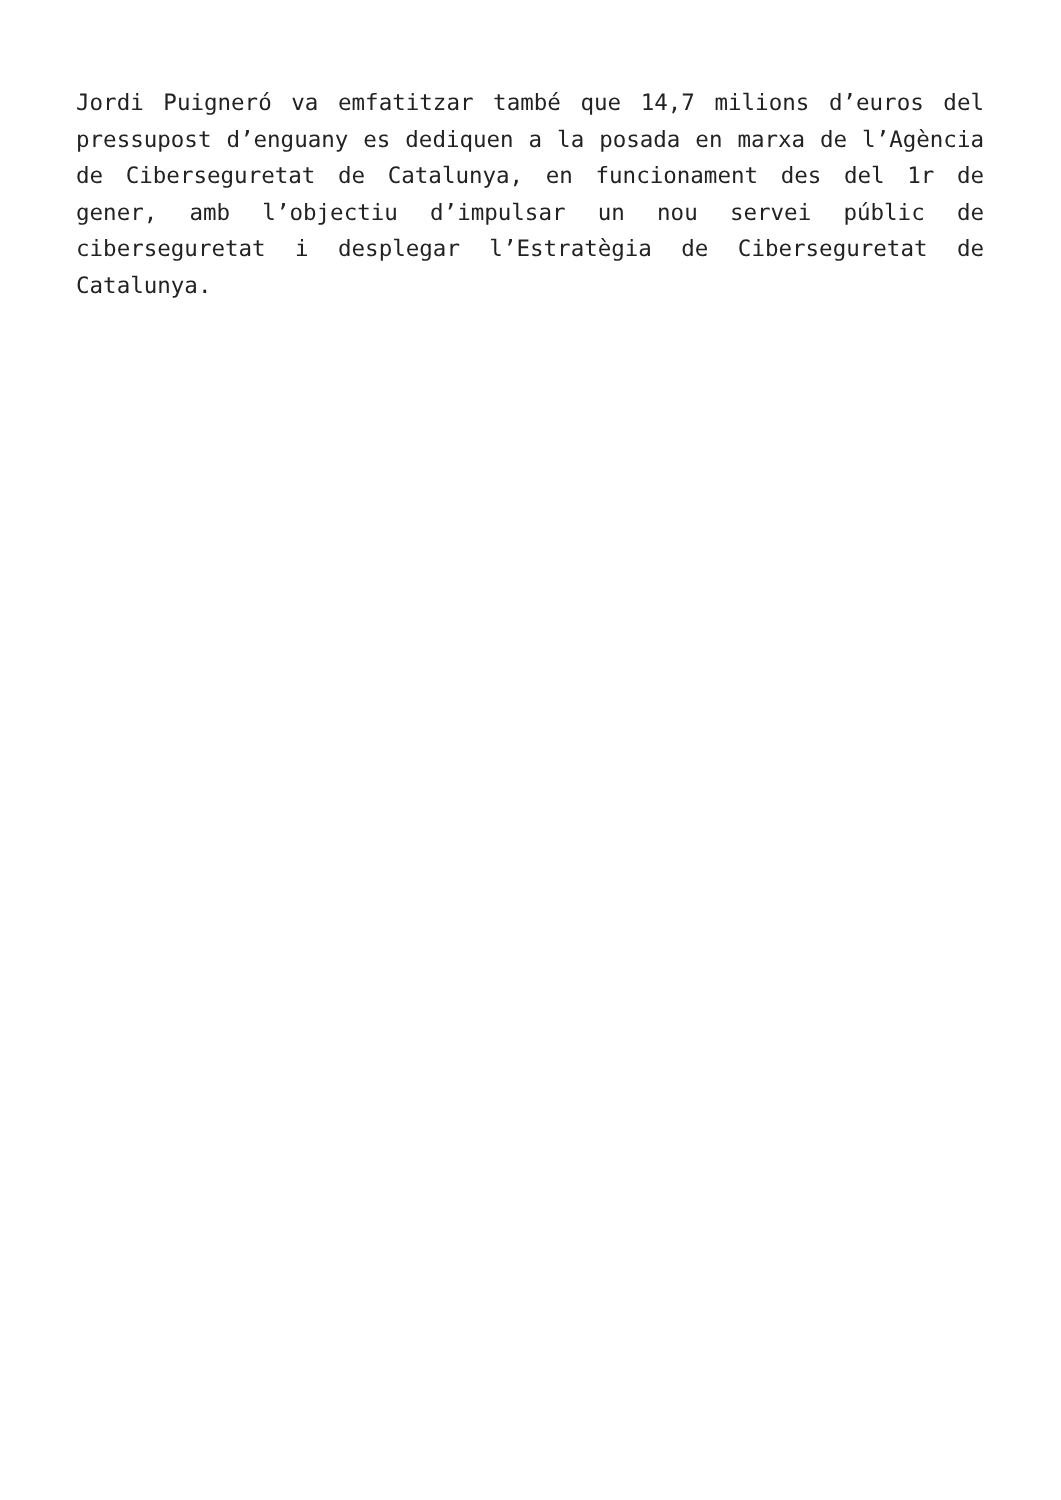Jordi Puigneró va emfatitzar també que 14,7 milions d’euros del pressupost d’enguany es dediquen a la posada en marxa de l’Agència de Ciberseguretat de Catalunya, en funcionament des del 1r de gener, amb l’objectiu d’impulsar un nou servei públic de ciberseguretat i desplegar l’Estratègia de Ciberseguretat de Catalunya.